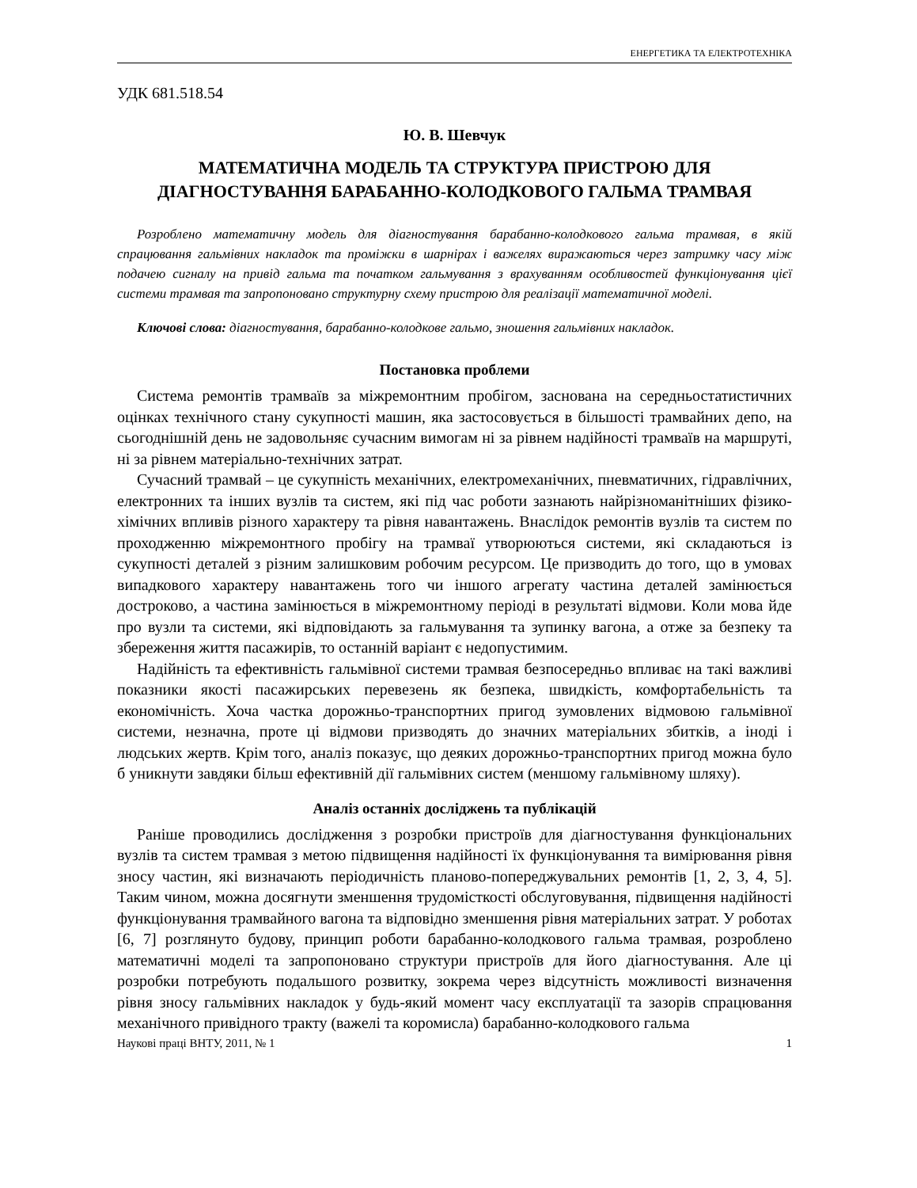ЕНЕРГЕТИКА ТА ЕЛЕКТРОТЕХНІКА
УДК 681.518.54
Ю. В. Шевчук
МАТЕМАТИЧНА МОДЕЛЬ ТА СТРУКТУРА ПРИСТРОЮ ДЛЯ ДІАГНОСТУВАННЯ БАРАБАННО-КОЛОДКОВОГО ГАЛЬМА ТРАМВАЯ
Розроблено математичну модель для діагностування барабанно-колодкового гальма трамвая, в якій спрацювання гальмівних накладок та проміжки в шарнірах і важелях виражаються через затримку часу між подачею сигналу на привід гальма та початком гальмування з врахуванням особливостей функціонування цієї системи трамвая та запропоновано структурну схему пристрою для реалізації математичної моделі.
Ключові слова: діагностування, барабанно-колодкове гальмо, зношення гальмівних накладок.
Постановка проблеми
Система ремонтів трамваїв за міжремонтним пробігом, заснована на середньостатистичних оцінках технічного стану сукупності машин, яка застосовується в більшості трамвайних депо, на сьогоднішній день не задовольняє сучасним вимогам ні за рівнем надійності трамваїв на маршруті, ні за рівнем матеріально-технічних затрат.
Сучасний трамвай – це сукупність механічних, електромеханічних, пневматичних, гідравлічних, електронних та інших вузлів та систем, які під час роботи зазнають найрізноманітніших фізико-хімічних впливів різного характеру та рівня навантажень. Внаслідок ремонтів вузлів та систем по проходженню міжремонтного пробігу на трамваї утворюються системи, які складаються із сукупності деталей з різним залишковим робочим ресурсом. Це призводить до того, що в умовах випадкового характеру навантажень того чи іншого агрегату частина деталей замінюється достроково, а частина замінюється в міжремонтному періоді в результаті відмови. Коли мова йде про вузли та системи, які відповідають за гальмування та зупинку вагона, а отже за безпеку та збереження життя пасажирів, то останній варіант є недопустимим.
Надійність та ефективність гальмівної системи трамвая безпосередньо впливає на такі важливі показники якості пасажирських перевезень як безпека, швидкість, комфортабельність та економічність. Хоча частка дорожньо-транспортних пригод зумовлених відмовою гальмівної системи, незначна, проте ці відмови призводять до значних матеріальних збитків, а іноді і людських жертв. Крім того, аналіз показує, що деяких дорожньо-транспортних пригод можна було б уникнути завдяки більш ефективній дії гальмівних систем (меншому гальмівному шляху).
Аналіз останніх досліджень та публікацій
Раніше проводились дослідження з розробки пристроїв для діагностування функціональних вузлів та систем трамвая з метою підвищення надійності їх функціонування та вимірювання рівня зносу частин, які визначають періодичність планово-попереджувальних ремонтів [1, 2, 3, 4, 5]. Таким чином, можна досягнути зменшення трудомісткості обслуговування, підвищення надійності функціонування трамвайного вагона та відповідно зменшення рівня матеріальних затрат. У роботах [6, 7] розглянуто будову, принцип роботи барабанно-колодкового гальма трамвая, розроблено математичні моделі та запропоновано структури пристроїв для його діагностування. Але ці розробки потребують подальшого розвитку, зокрема через відсутність можливості визначення рівня зносу гальмівних накладок у будь-який момент часу експлуатації та зазорів спрацювання механічного привідного тракту (важелі та коромисла) барабанно-колодкового гальма
Наукові праці ВНТУ, 2011, № 1 1